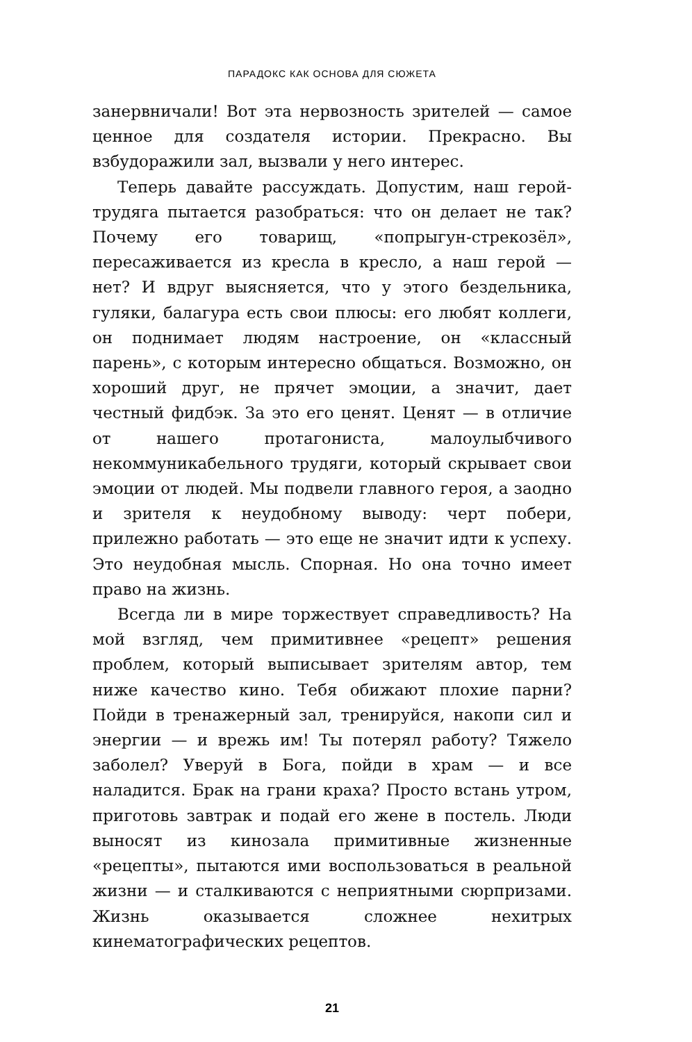ПАРАДОКС КАК ОСНОВА ДЛЯ СЮЖЕТА
занервничали! Вот эта нервозность зрителей — самое ценное для создателя истории. Прекрасно. Вы взбудоражили зал, вызвали у него интерес.
Теперь давайте рассуждать. Допустим, наш герой-трудяга пытается разобраться: что он делает не так? Почему его товарищ, «попрыгун-стрекозёл», пересаживается из кресла в кресло, а наш герой — нет? И вдруг выясняется, что у этого бездельника, гуляки, балагура есть свои плюсы: его любят коллеги, он поднимает людям настроение, он «классный парень», с которым интересно общаться. Возможно, он хороший друг, не прячет эмоции, а значит, дает честный фидбэк. За это его ценят. Ценят — в отличие от нашего протагониста, малоулыбчивого некоммуникабельного трудяги, который скрывает свои эмоции от людей. Мы подвели главного героя, а заодно и зрителя к неудобному выводу: черт побери, прилежно работать — это еще не значит идти к успеху. Это неудобная мысль. Спорная. Но она точно имеет право на жизнь.
Всегда ли в мире торжествует справедливость? На мой взгляд, чем примитивнее «рецепт» решения проблем, который выписывает зрителям автор, тем ниже качество кино. Тебя обижают плохие парни? Пойди в тренажерный зал, тренируйся, накопи сил и энергии — и врежь им! Ты потерял работу? Тяжело заболел? Уверуй в Бога, пойди в храм — и все наладится. Брак на грани краха? Просто встань утром, приготовь завтрак и подай его жене в постель. Люди выносят из кинозала примитивные жизненные «рецепты», пытаются ими воспользоваться в реальной жизни — и сталкиваются с неприятными сюрпризами. Жизнь оказывается сложнее нехитрых кинематографических рецептов.
21